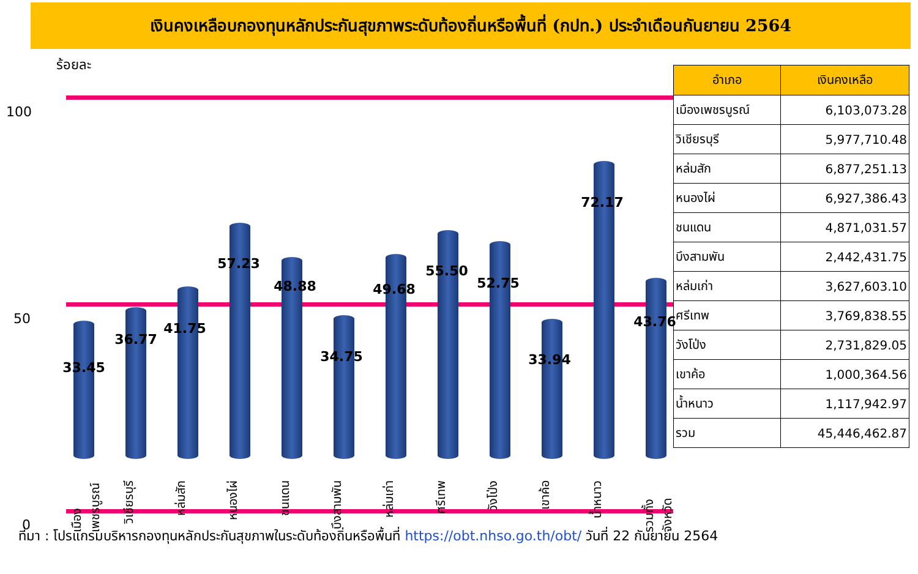เงินคงเหลือบกองทุนหลักประกันสุขภาพระดับท้องถิ่นหรือพื้นที่ (กปท.) ประจำเดือนกันยายน 2564
ร้อยละ
100
50
0
33.45
36.77
41.75
57.23
48.88
34.75
49.68
55.50
52.75
33.94
72.17
43.76
เมืองเพชรบูรณ์
วิเชียรบุรี
หล่มสัก
หนองไผ่
ชนแดน
บึงสามพัน
หล่มเก่า
ศรีเทพ
วังโป่ง
เขาค้อ
น้ำหนาว
รวมทั้งจังหวัด
| อำเภอ | เงินคงเหลือ |
| --- | --- |
| เมืองเพชรบูรณ์ | 6,103,073.28 |
| วิเชียรบุรี | 5,977,710.48 |
| หล่มสัก | 6,877,251.13 |
| หนองไผ่ | 6,927,386.43 |
| ชนแดน | 4,871,031.57 |
| บึงสามพัน | 2,442,431.75 |
| หล่มเก่า | 3,627,603.10 |
| ศรีเทพ | 3,769,838.55 |
| วังโป่ง | 2,731,829.05 |
| เขาค้อ | 1,000,364.56 |
| น้ำหนาว | 1,117,942.97 |
| รวม | 45,446,462.87 |
ที่มา : โปรแกรมบริหารกองทุนหลักประกันสุขภาพในระดับท้องถิ่นหรือพื้นที่ https://obt.nhso.go.th/obt/ วันที่ 22 กันยายน 2564